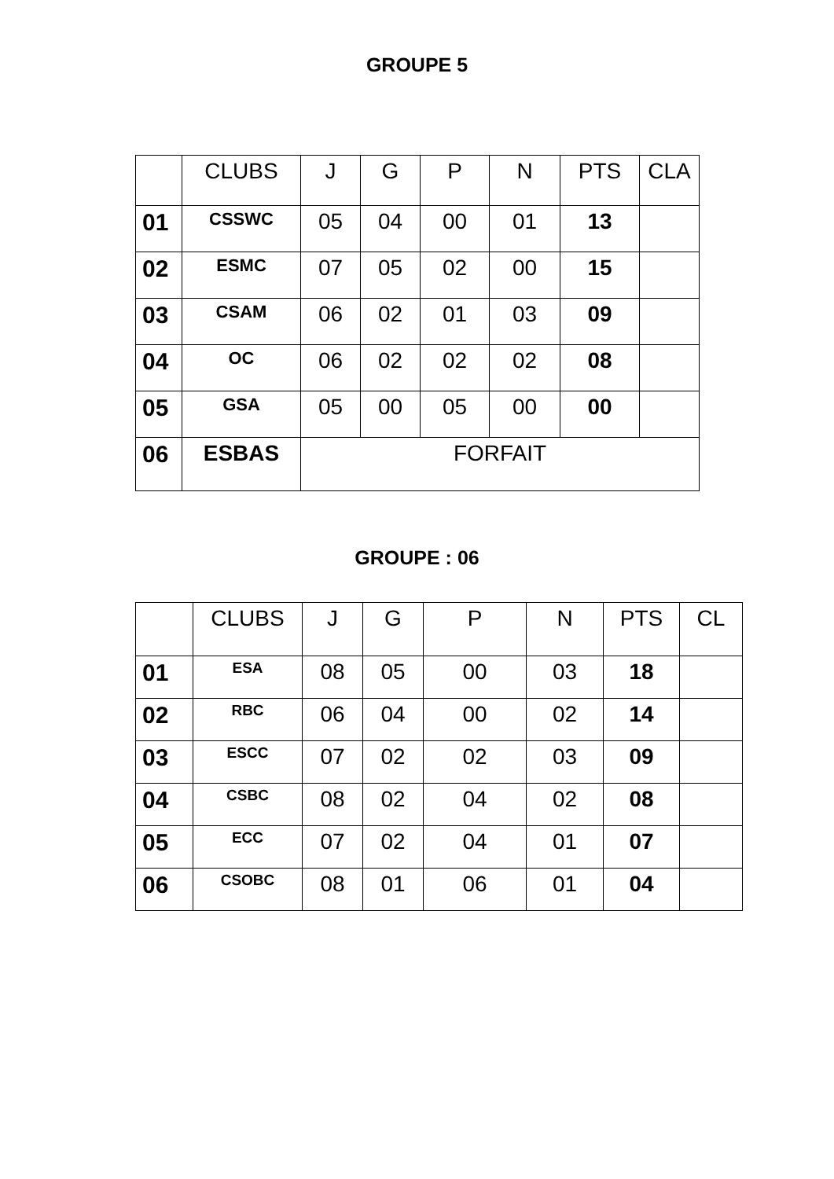GROUPE 5
| | CLUBS | J | G | P | N | PTS | CLA |
| --- | --- | --- | --- | --- | --- | --- | --- |
| 01 | CSSWC | 05 | 04 | 00 | 01 | 13 | |
| 02 | ESMC | 07 | 05 | 02 | 00 | 15 | |
| 03 | CSAM | 06 | 02 | 01 | 03 | 09 | |
| 04 | OC | 06 | 02 | 02 | 02 | 08 | |
| 05 | GSA | 05 | 00 | 05 | 00 | 00 | |
| 06 | ESBAS | FORFAIT | | | | | |
GROUPE : 06
| | CLUBS | J | G | P | N | PTS | CL |
| --- | --- | --- | --- | --- | --- | --- | --- |
| 01 | ESA | 08 | 05 | 00 | 03 | 18 | |
| 02 | RBC | 06 | 04 | 00 | 02 | 14 | |
| 03 | ESCC | 07 | 02 | 02 | 03 | 09 | |
| 04 | CSBC | 08 | 02 | 04 | 02 | 08 | |
| 05 | ECC | 07 | 02 | 04 | 01 | 07 | |
| 06 | CSOBC | 08 | 01 | 06 | 01 | 04 | |